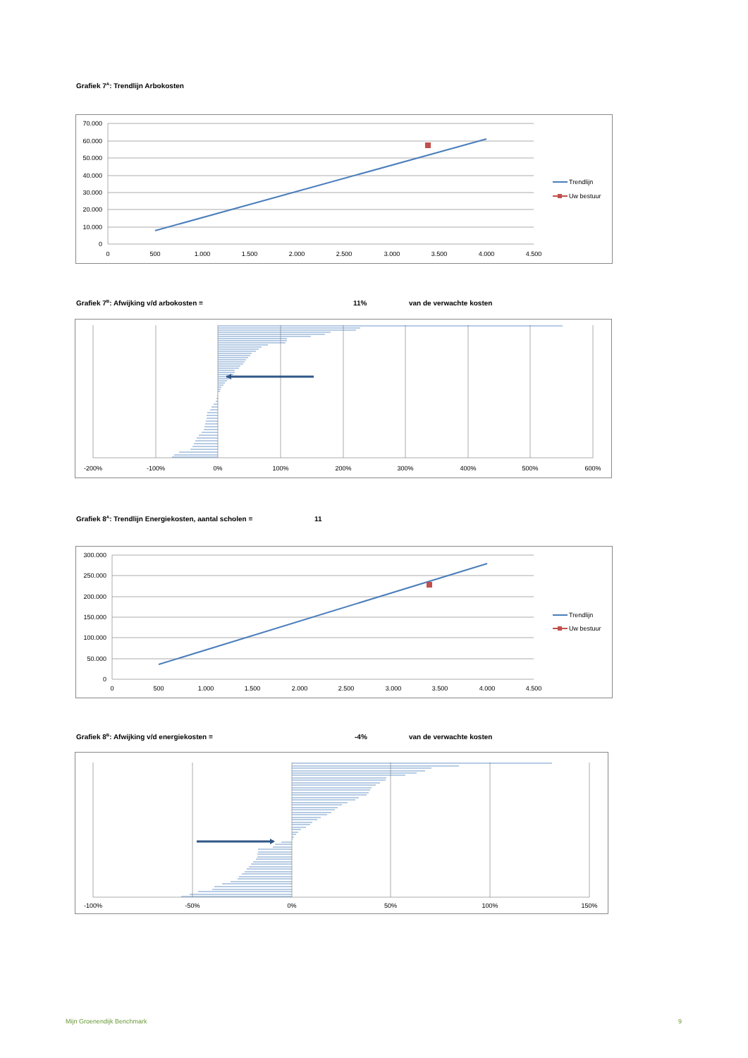Grafiek 7<sup>A</sup>: Trendlijn Arbokosten
70.000
60.000
50.000
40.000
30.000
20.000
10.000
0
0
500
1.000
1.500
2.000
2.500
3.000
3.500
4.000
4.500
Trendlijn
Uw bestuur
Grafiek 7<sup>B</sup>: Afwijking v/d arbokosten = 11% van de verwachte kosten
-200%
-100%
0%
100%
200%
300%
400%
500%
600%
Grafiek 8<sup>A</sup>: Trendlijn Energiekosten, aantal scholen = 11
300.000
250.000
200.000
150.000
100.000
50.000
0
0
500
1.000
1.500
2.000
2.500
3.000
3.500
4.000
4.500
Trendlijn
Uw bestuur
Grafiek 8<sup>B</sup>: Afwijking v/d energiekosten = -4% van de verwachte kosten
-100%
-50%
0%
50%
100%
150%
Mijn Groenendijk Benchmark 9